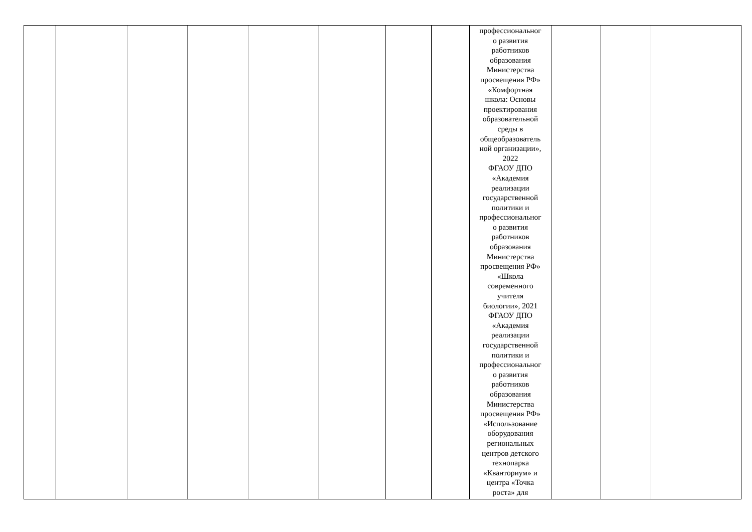| | | | | | | | | профессиональног о развития работников образования Министерства просвещения РФ» «Комфортная школа: Основы проектирования образовательной среды в общеобразователь ной организации», 2022 ФГАОУ ДПО «Академия реализации государственной политики и профессиональног о развития работников образования Министерства просвещения РФ» «Школа современного учителя биологии», 2021 ФГАОУ ДПО «Академия реализации государственной политики и профессиональног о развития работников образования Министерства просвещения РФ» «Использование оборудования региональных центров детского технопарка «Кванториум» и центра «Точка роста» для | | | |